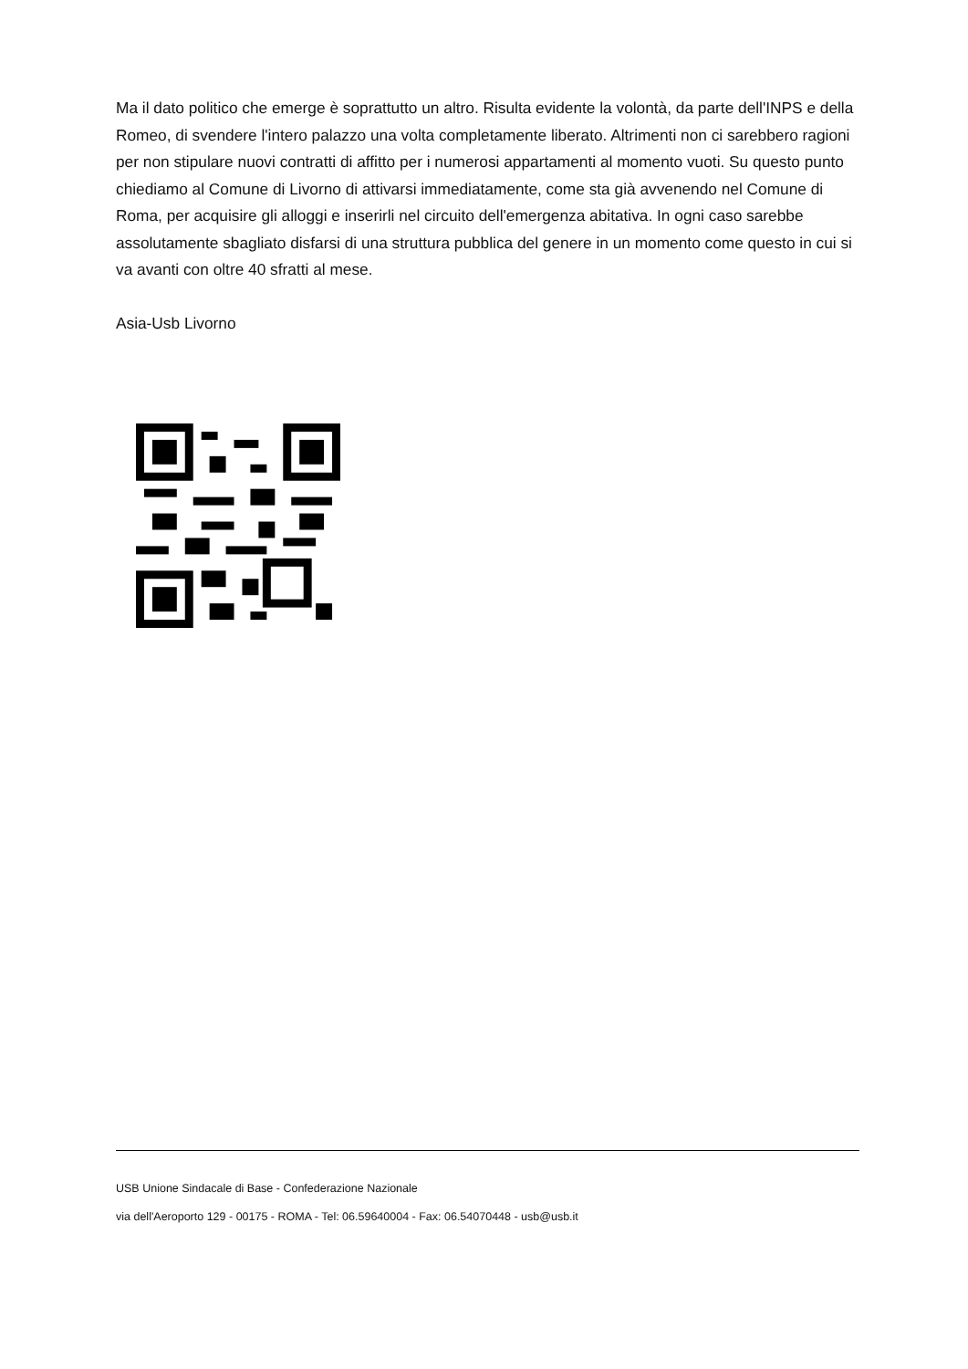Ma il dato politico che emerge è soprattutto un altro. Risulta evidente la volontà, da parte dell'INPS e della Romeo, di svendere l'intero palazzo una volta completamente liberato. Altrimenti non ci sarebbero ragioni per non stipulare nuovi contratti di affitto per i numerosi appartamenti al momento vuoti. Su questo punto chiediamo al Comune di Livorno di attivarsi immediatamente, come sta già avvenendo nel Comune di Roma, per acquisire gli alloggi e inserirli nel circuito dell'emergenza abitativa. In ogni caso sarebbe assolutamente sbagliato disfarsi di una struttura pubblica del genere in un momento come questo in cui si va avanti con oltre 40 sfratti al mese.
Asia-Usb Livorno
USB Unione Sindacale di Base - Confederazione Nazionale
via dell'Aeroporto 129 - 00175 - ROMA - Tel: 06.59640004 - Fax: 06.54070448 - usb@usb.it